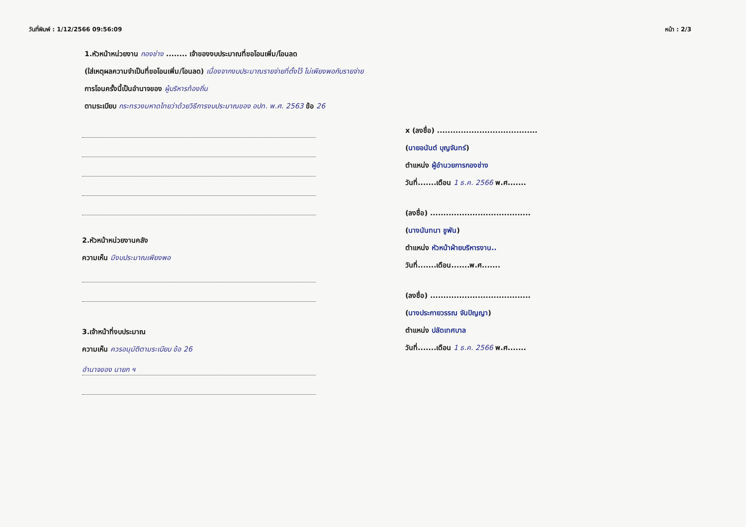วันที่พิมพ์ : 1/12/2566 09:56:09 หน้า : 2/3
1.หัวหน้าหน่วยงาน กองช่าง ........ เจ้าของงบประมาณที่ขอโอนเพิ่ม/โอนลด
(ใส่เหตุผลความจำเป็นที่ขอโอนเพิ่ม/โอนลด) เนื่องจากงบประมาณรายจ่ายที่ตั้งไว้ ไม่เพียงพอกับรายจ่าย
การโอนครั้งนี้เป็นอำนาจของ ผู้บริหารท้องถิ่น
ตามระเบียบ กระทรวงมหาดไทยว่าด้วยวิธีการงบประมาณของ อปท. พ.ศ. 2563 ข้อ 26
2.หัวหน้าหน่วยงานคลัง
ความเห็น มีงบประมาณเพียงพอ
3.เจ้าหน้าที่งบประมาณ
ความเห็น ควรอนุมัติตามระเบียบ ข้อ 26
อำนาจของ นายก ฯ
x (ลงชื่อ) ......................................
(นายอนันต์ บุญจันทร์)
ตำแหน่ง ผู้อำนวยการกองช่าง
วันที่.......เดือน 1 ธ.ค. 2566 พ.ศ.......
(ลงชื่อ) ......................................
(นางนันทนา ชูพัน)
ตำแหน่ง หัวหน้าฝ่ายบริหารงาน..
วันที่.......เดือน.......พ.ศ.......
(ลงชื่อ) ......................................
(นางประกายวรรณ จันปัญญา)
ตำแหน่ง ปลัดเทศบาล
วันที่.......เดือน 1 ธ.ค. 2566 พ.ศ.......